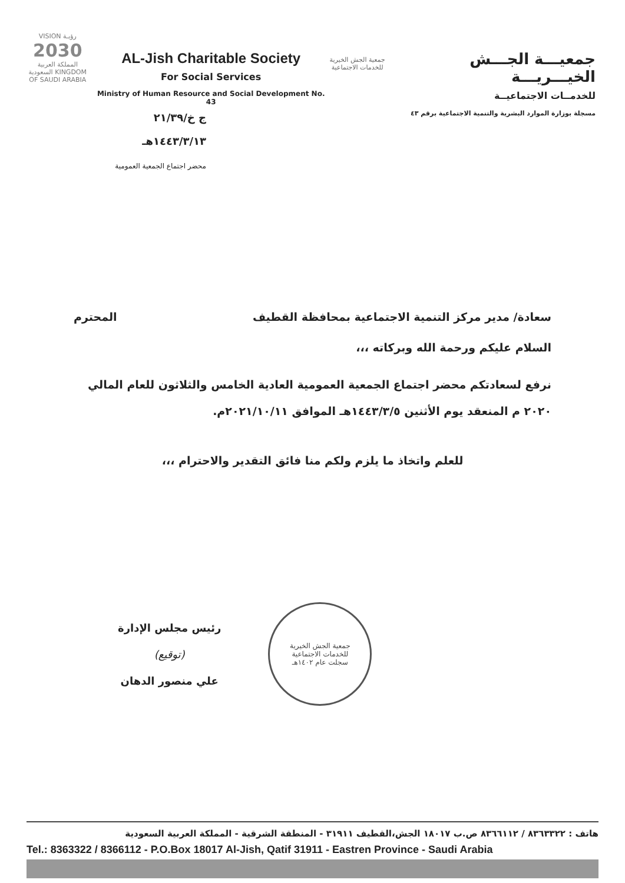VISION رؤيـة
2030
المملكة العربية السعودية KINGDOM OF SAUDI ARABIA
AL-Jish Charitable Society
For Social Services
Ministry of Human Resource and Social Development No. 43
ج خ/٢١/٣٩
١٤٤٣/٣/١٣هـ
محضر اجتماع الجمعية العمومية
جمعية الجش الخيرية للخدمات الاجتماعية
جمعيـــة الجـــش الخيـــريـــة
للخدمــات الاجتماعيــة
مسجلة بوزارة الموارد البشرية والتنمية الاجتماعية برقم ٤٣
سعادة/ مدير مركز التنمية الاجتماعية بمحافظة القطيف المحترم
السلام عليكم ورحمة الله وبركاته ،،،
نرفع لسعادتكم محضر اجتماع الجمعية العمومية العادية الخامس والثلاثون للعام المالي ٢٠٢٠ م المنعقد يوم الأثنين ١٤٤٣/٣/٥هـ الموافق ٢٠٢١/١٠/١١م.
للعلم واتخاذ ما يلزم ولكم منا فائق التقدير والاحترام ،،،
رئيس مجلس الإدارة
(توقيع)
علي منصور الدهان
جمعية الجش الخيرية
للخدمات الاجتماعية
سجلت عام ١٤٠٢هـ
هاتف : ٨٣٦٣٣٢٢ / ٨٣٦٦١١٢ ص.ب ١٨٠١٧ الجش،القطيف ٣١٩١١ - المنطقة الشرقية - المملكة العربية السعودية
Tel.: 8363322 / 8366112 - P.O.Box 18017 Al-Jish, Qatif 31911 - Eastren Province - Saudi Arabia